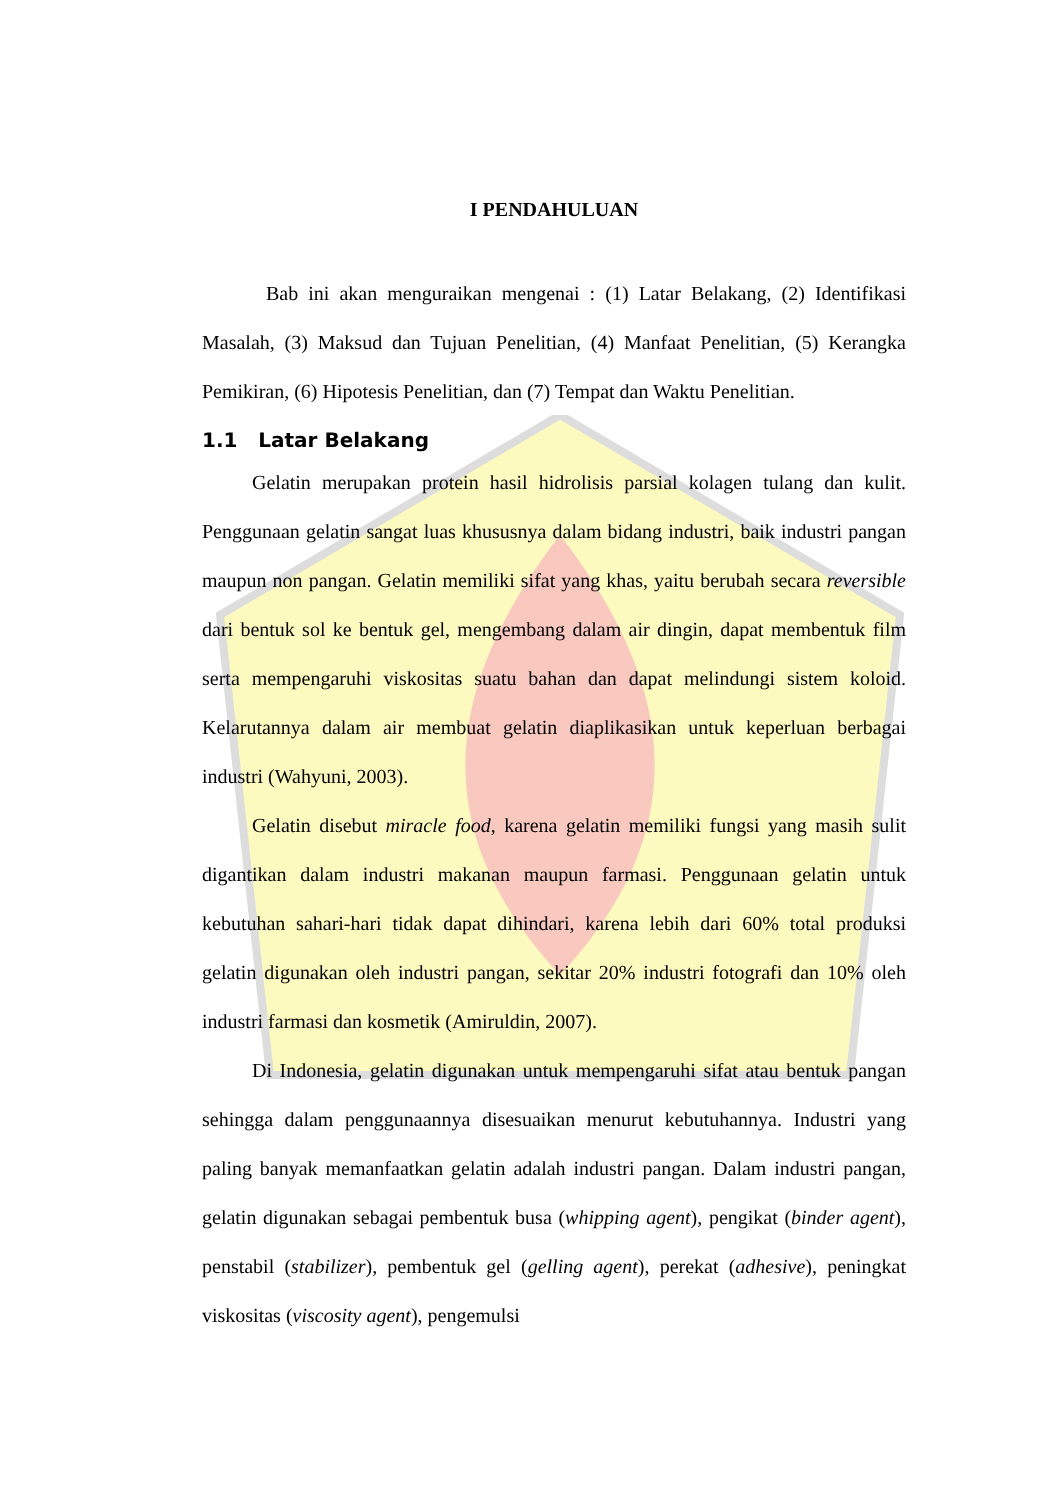I PENDAHULUAN
Bab ini akan menguraikan mengenai : (1) Latar Belakang, (2) Identifikasi Masalah, (3) Maksud dan Tujuan Penelitian, (4) Manfaat Penelitian, (5) Kerangka Pemikiran, (6) Hipotesis Penelitian, dan (7) Tempat dan Waktu Penelitian.
1.1 Latar Belakang
Gelatin merupakan protein hasil hidrolisis parsial kolagen tulang dan kulit. Penggunaan gelatin sangat luas khususnya dalam bidang industri, baik industri pangan maupun non pangan. Gelatin memiliki sifat yang khas, yaitu berubah secara reversible dari bentuk sol ke bentuk gel, mengembang dalam air dingin, dapat membentuk film serta mempengaruhi viskositas suatu bahan dan dapat melindungi sistem koloid. Kelarutannya dalam air membuat gelatin diaplikasikan untuk keperluan berbagai industri (Wahyuni, 2003).
Gelatin disebut miracle food, karena gelatin memiliki fungsi yang masih sulit digantikan dalam industri makanan maupun farmasi. Penggunaan gelatin untuk kebutuhan sahari-hari tidak dapat dihindari, karena lebih dari 60% total produksi gelatin digunakan oleh industri pangan, sekitar 20% industri fotografi dan 10% oleh industri farmasi dan kosmetik (Amiruldin, 2007).
Di Indonesia, gelatin digunakan untuk mempengaruhi sifat atau bentuk pangan sehingga dalam penggunaannya disesuaikan menurut kebutuhannya. Industri yang paling banyak memanfaatkan gelatin adalah industri pangan. Dalam industri pangan, gelatin digunakan sebagai pembentuk busa (whipping agent), pengikat (binder agent), penstabil (stabilizer), pembentuk gel (gelling agent), perekat (adhesive), peningkat viskositas (viscosity agent), pengemulsi